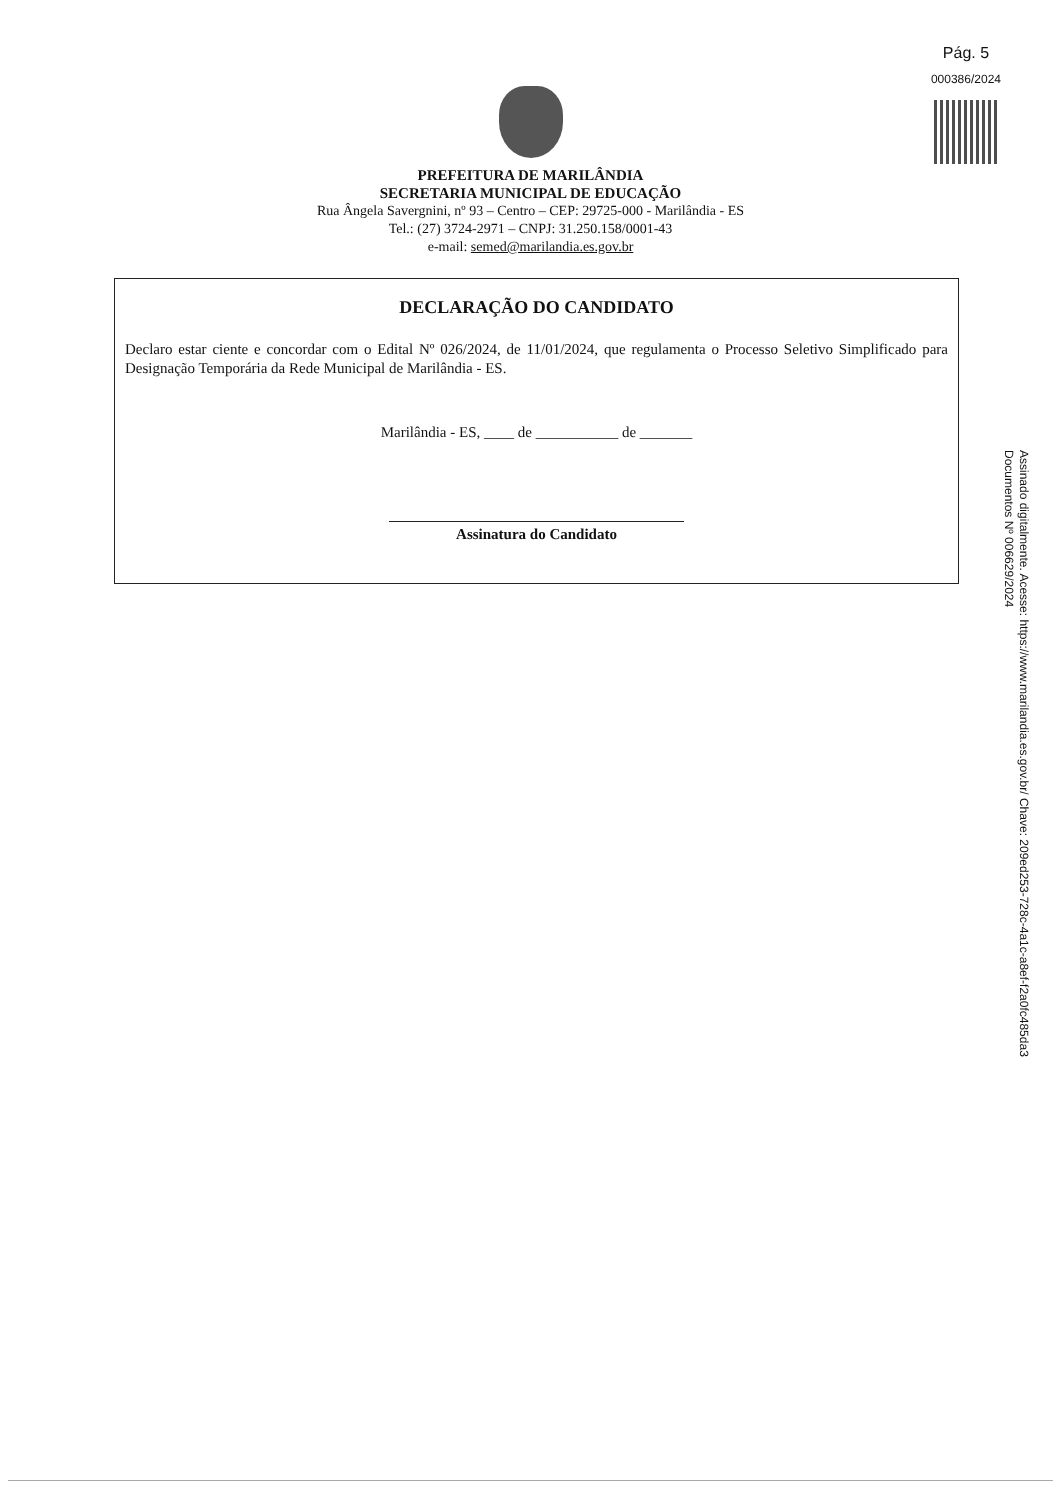Pág. 5
000386/2024
PREFEITURA DE MARILÂNDIA
SECRETARIA MUNICIPAL DE EDUCAÇÃO
Rua Ângela Savergnini, nº 93 – Centro – CEP: 29725-000 - Marilândia - ES
Tel.: (27) 3724-2971 – CNPJ: 31.250.158/0001-43
e-mail: semed@marilandia.es.gov.br
DECLARAÇÃO DO CANDIDATO
Declaro estar ciente e concordar com o Edital Nº 026/2024, de 11/01/2024, que regulamenta o Processo Seletivo Simplificado para Designação Temporária da Rede Municipal de Marilândia - ES.
Marilândia - ES, ____ de ___________ de _______
Assinatura do Candidato
Assinado digitalmente. Acesse: https://www.marilandia.es.gov.br/ Chave: 209ed253-728c-4a1c-a8ef-f2a0fc485da3
Documentos Nº 006629/2024